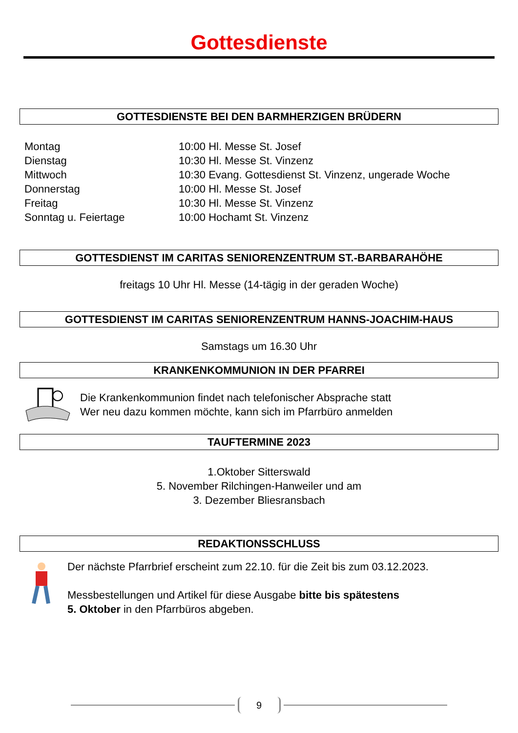Gottesdienste
GOTTESDIENSTE BEI DEN BARMHERZIGEN BRÜDERN
| Montag | 10:00 Hl. Messe St. Josef |
| Dienstag | 10:30 Hl. Messe St. Vinzenz |
| Mittwoch | 10:30 Evang. Gottesdienst St. Vinzenz, ungerade Woche |
| Donnerstag | 10:00 Hl. Messe St. Josef |
| Freitag | 10:30 Hl. Messe St. Vinzenz |
| Sonntag u. Feiertage | 10:00 Hochamt St. Vinzenz |
GOTTESDIENST IM CARITAS SENIORENZENTRUM ST.-BARBARAHÖHE
freitags 10 Uhr Hl. Messe (14-tägig in der geraden Woche)
GOTTESDIENST IM CARITAS SENIORENZENTRUM HANNS-JOACHIM-HAUS
Samstags um 16.30 Uhr
KRANKENKOMMUNION IN DER PFARREI
Die Krankenkommunion findet nach telefonischer Absprache statt
Wer neu dazu kommen möchte, kann sich im Pfarrbüro anmelden
TAUFTERMINE 2023
1.Oktober Sitterswald
5. November Rilchingen-Hanweiler und am
3. Dezember Bliesransbach
REDAKTIONSSCHLUSS
Der nächste Pfarrbrief erscheint zum 22.10. für die Zeit bis zum 03.12.2023.
Messbestellungen und Artikel für diese Ausgabe bitte bis spätestens
5. Oktober in den Pfarrbüros abgeben.
9